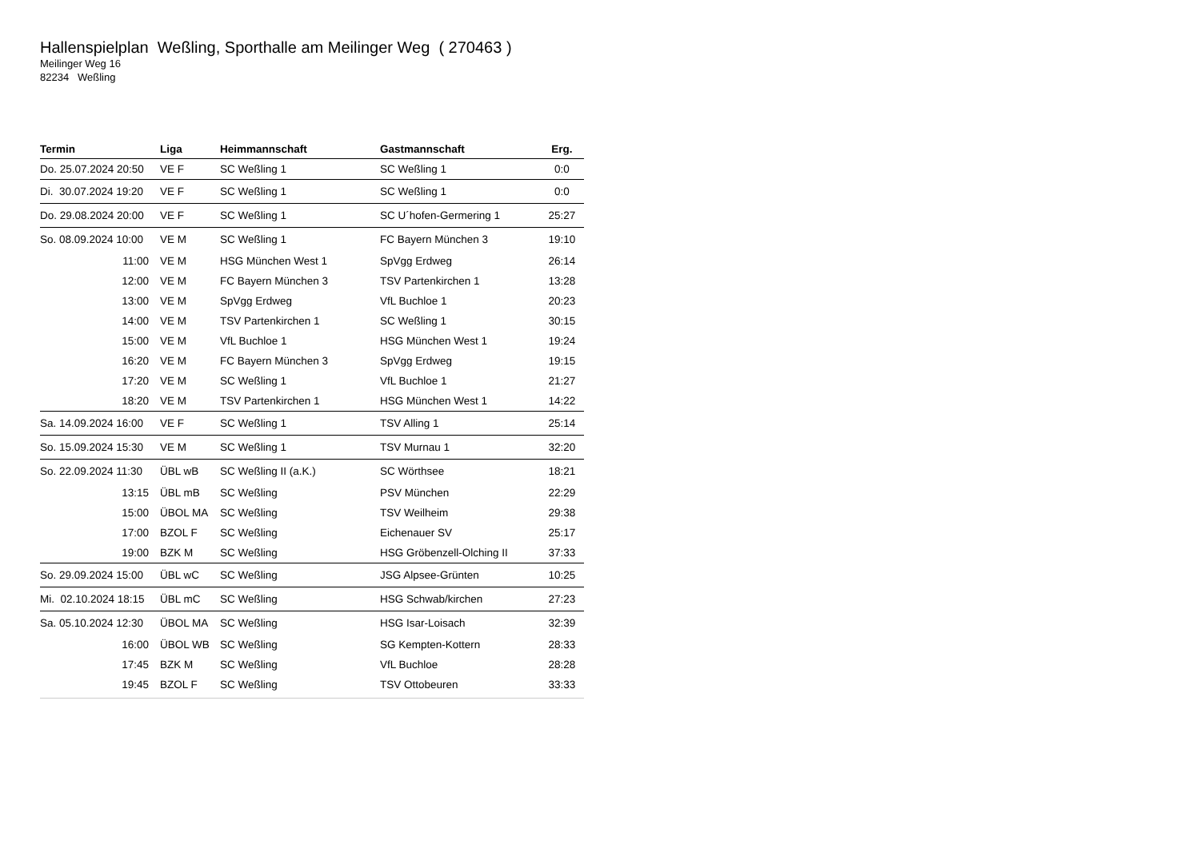Hallenspielplan Weßling, Sporthalle am Meilinger Weg ( 270463 )
Meilinger Weg 16
82234 Weßling
| Termin | Liga | Heimmannschaft | Gastmannschaft | Erg. |
| --- | --- | --- | --- | --- |
| Do. 25.07.2024 20:50 | VE F | SC Weßling 1 | SC Weßling 1 | 0:0 |
| Di. 30.07.2024 19:20 | VE F | SC Weßling 1 | SC Weßling 1 | 0:0 |
| Do. 29.08.2024 20:00 | VE F | SC Weßling 1 | SC U´hofen-Germering 1 | 25:27 |
| So. 08.09.2024 10:00 | VE M | SC Weßling 1 | FC Bayern München 3 | 19:10 |
| 11:00 | VE M | HSG München West 1 | SpVgg Erdweg | 26:14 |
| 12:00 | VE M | FC Bayern München 3 | TSV Partenkirchen 1 | 13:28 |
| 13:00 | VE M | SpVgg Erdweg | VfL Buchloe 1 | 20:23 |
| 14:00 | VE M | TSV Partenkirchen 1 | SC Weßling 1 | 30:15 |
| 15:00 | VE M | VfL Buchloe 1 | HSG München West 1 | 19:24 |
| 16:20 | VE M | FC Bayern München 3 | SpVgg Erdweg | 19:15 |
| 17:20 | VE M | SC Weßling 1 | VfL Buchloe 1 | 21:27 |
| 18:20 | VE M | TSV Partenkirchen 1 | HSG München West 1 | 14:22 |
| Sa. 14.09.2024 16:00 | VE F | SC Weßling 1 | TSV Alling 1 | 25:14 |
| So. 15.09.2024 15:30 | VE M | SC Weßling 1 | TSV Murnau 1 | 32:20 |
| So. 22.09.2024 11:30 | ÜBL wB | SC Weßling II (a.K.) | SC Wörthsee | 18:21 |
| 13:15 | ÜBL mB | SC Weßling | PSV München | 22:29 |
| 15:00 | ÜBOL MA | SC Weßling | TSV Weilheim | 29:38 |
| 17:00 | BZOL F | SC Weßling | Eichenauer SV | 25:17 |
| 19:00 | BZK M | SC Weßling | HSG Gröbenzell-Olching II | 37:33 |
| So. 29.09.2024 15:00 | ÜBL wC | SC Weßling | JSG Alpsee-Grünten | 10:25 |
| Mi. 02.10.2024 18:15 | ÜBL mC | SC Weßling | HSG Schwab/kirchen | 27:23 |
| Sa. 05.10.2024 12:30 | ÜBOL MA | SC Weßling | HSG Isar-Loisach | 32:39 |
| 16:00 | ÜBOL WB | SC Weßling | SG Kempten-Kottern | 28:33 |
| 17:45 | BZK M | SC Weßling | VfL Buchloe | 28:28 |
| 19:45 | BZOL F | SC Weßling | TSV Ottobeuren | 33:33 |